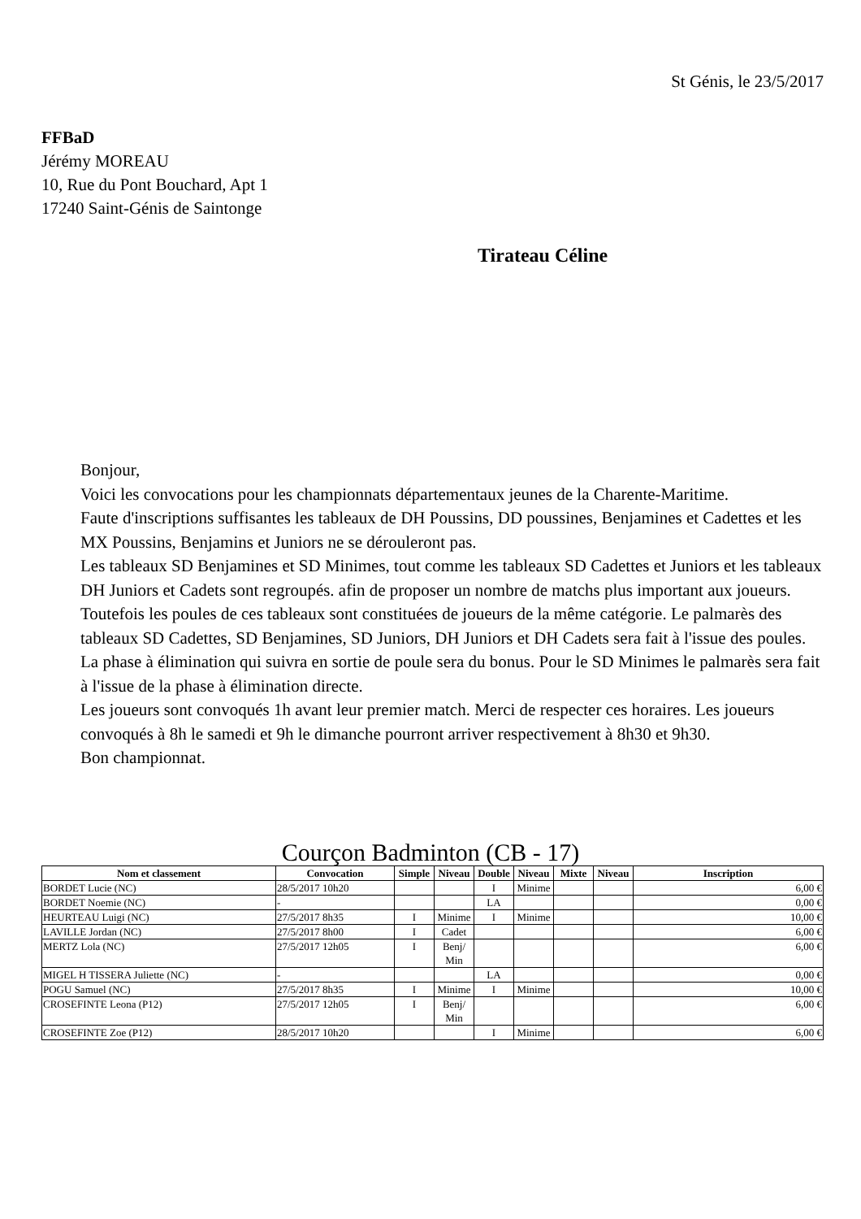St Génis, le 23/5/2017
FFBaD
Jérémy MOREAU
10, Rue du Pont Bouchard, Apt 1
17240 Saint-Génis de Saintonge
Tirateau Céline
Bonjour,
Voici les convocations pour les championnats départementaux jeunes de la Charente-Maritime.
Faute d'inscriptions suffisantes les tableaux de DH Poussins, DD poussines, Benjamines et Cadettes et les MX Poussins, Benjamins et Juniors ne se dérouleront pas.
Les tableaux SD Benjamines et SD Minimes, tout comme les tableaux SD Cadettes et Juniors et les tableaux DH Juniors et Cadets sont regroupés. afin de proposer un nombre de matchs plus important aux joueurs. Toutefois les poules de ces tableaux sont constituées de joueurs de la même catégorie. Le palmarès des tableaux SD Cadettes, SD Benjamines, SD Juniors, DH Juniors et DH Cadets sera fait à l'issue des poules. La phase à élimination qui suivra en sortie de poule sera du bonus. Pour le SD Minimes le palmarès sera fait à l'issue de la phase à élimination directe.
Les joueurs sont convoqués 1h avant leur premier match. Merci de respecter ces horaires. Les joueurs convoqués à 8h le samedi et 9h le dimanche pourront arriver respectivement à 8h30 et 9h30.
Bon championnat.
Courçon Badminton (CB - 17)
| Nom et classement | Convocation | Simple | Niveau | Double | Niveau | Mixte | Niveau | Inscription |
| --- | --- | --- | --- | --- | --- | --- | --- | --- |
| BORDET Lucie (NC) | 28/5/2017 10h20 | | | I | Minime | | | 6,00 € |
| BORDET Noemie (NC) | - | | | LA | | | | 0,00 € |
| HEURTEAU Luigi (NC) | 27/5/2017 8h35 | I | Minime | I | Minime | | | 10,00 € |
| LAVILLE Jordan (NC) | 27/5/2017 8h00 | I | Cadet | | | | | 6,00 € |
| MERTZ Lola (NC) | 27/5/2017 12h05 | I | Benj/ Min | | | | | 6,00 € |
| MIGEL H TISSERA Juliette (NC) | - | | | LA | | | | 0,00 € |
| POGU Samuel (NC) | 27/5/2017 8h35 | I | Minime | I | Minime | | | 10,00 € |
| CROSEFINTE Leona (P12) | 27/5/2017 12h05 | I | Benj/ Min | | | | | 6,00 € |
| CROSEFINTE Zoe (P12) | 28/5/2017 10h20 | | | I | Minime | | | 6,00 € |